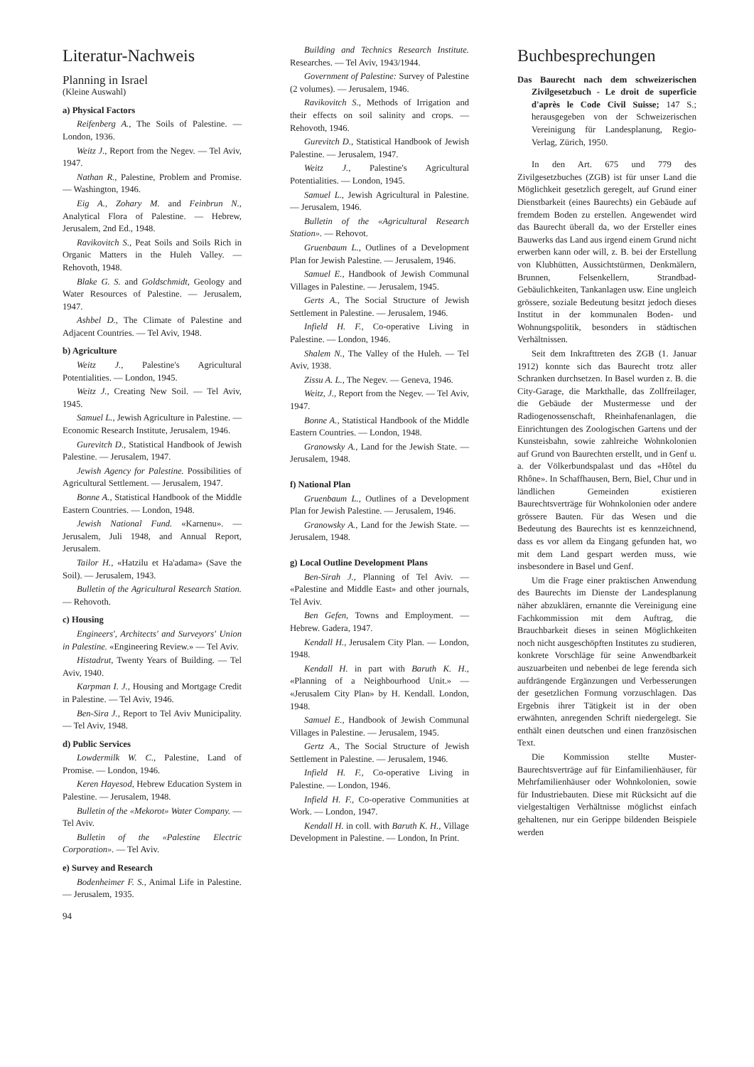Literatur-Nachweis
Planning in Israel
(Kleine Auswahl)
a) Physical Factors
Reifenberg A., The Soils of Palestine. — London, 1936.
Weitz J., Report from the Negev. — Tel Aviv, 1947.
Nathan R., Palestine, Problem and Promise. — Washington, 1946.
Eig A., Zohary M. and Feinbrun N., Analytical Flora of Palestine. — Hebrew, Jerusalem, 2nd Ed., 1948.
Ravikovitch S., Peat Soils and Soils Rich in Organic Matters in the Huleh Valley. — Rehovoth, 1948.
Blake G. S. and Goldschmidt, Geology and Water Resources of Palestine. — Jerusalem, 1947.
Ashbel D., The Climate of Palestine and Adjacent Countries. — Tel Aviv, 1948.
b) Agriculture
Weitz J., Palestine's Agricultural Potentialities. — London, 1945.
Weitz J., Creating New Soil. — Tel Aviv, 1945.
Samuel L., Jewish Agriculture in Palestine. — Economic Research Institute, Jerusalem, 1946.
Gurevitch D., Statistical Handbook of Jewish Palestine. — Jerusalem, 1947.
Jewish Agency for Palestine. Possibilities of Agricultural Settlement. — Jerusalem, 1947.
Bonne A., Statistical Handbook of the Middle Eastern Countries. — London, 1948.
Jewish National Fund. «Karnenu». — Jerusalem, Juli 1948, and Annual Report, Jerusalem.
Tailor H., «Hatzilu et Ha'adama» (Save the Soil). — Jerusalem, 1943.
Bulletin of the Agricultural Research Station. — Rehovoth.
c) Housing
Engineers', Architects' and Surveyors' Union in Palestine. «Engineering Review.» — Tel Aviv.
Histadrut, Twenty Years of Building. — Tel Aviv, 1940.
Karpman I. J., Housing and Mortgage Credit in Palestine. — Tel Aviv, 1946.
Ben-Sira J., Report to Tel Aviv Municipality. — Tel Aviv, 1948.
d) Public Services
Lowdermilk W. C., Palestine, Land of Promise. — London, 1946.
Keren Hayesod, Hebrew Education System in Palestine. — Jerusalem, 1948.
Bulletin of the «Mekorot» Water Company. — Tel Aviv.
Bulletin of the «Palestine Electric Corporation». — Tel Aviv.
e) Survey and Research
Bodenheimer F. S., Animal Life in Palestine. — Jerusalem, 1935.
94
Building and Technics Research Institute. Researches. — Tel Aviv, 1943/1944.
Government of Palestine: Survey of Palestine (2 volumes). — Jerusalem, 1946.
Ravikovitch S., Methods of Irrigation and their effects on soil salinity and crops. — Rehovoth, 1946.
Gurevitch D., Statistical Handbook of Jewish Palestine. — Jerusalem, 1947.
Weitz J., Palestine's Agricultural Potentialities. — London, 1945.
Samuel L., Jewish Agricultural in Palestine. — Jerusalem, 1946.
Bulletin of the «Agricultural Research Station». — Rehovot.
Gruenbaum L., Outlines of a Development Plan for Jewish Palestine. — Jerusalem, 1946.
Samuel E., Handbook of Jewish Communal Villages in Palestine. — Jerusalem, 1945.
Gerts A., The Social Structure of Jewish Settlement in Palestine. — Jerusalem, 1946.
Infield H. F., Co-operative Living in Palestine. — London, 1946.
Shalem N., The Valley of the Huleh. — Tel Aviv, 1938.
Zissu A. L., The Negev. — Geneva, 1946.
Weitz, J., Report from the Negev. — Tel Aviv, 1947.
Bonne A., Statistical Handbook of the Middle Eastern Countries. — London, 1948.
Granowsky A., Land for the Jewish State. — Jerusalem, 1948.
f) National Plan
Gruenbaum L., Outlines of a Development Plan for Jewish Palestine. — Jerusalem, 1946.
Granowsky A., Land for the Jewish State. — Jerusalem, 1948.
g) Local Outline Development Plans
Ben-Sirah J., Planning of Tel Aviv. — «Palestine and Middle East» and other journals, Tel Aviv.
Ben Gefen, Towns and Employment. — Hebrew. Gadera, 1947.
Kendall H., Jerusalem City Plan. — London, 1948.
Kendall H. in part with Baruth K. H., «Planning of a Neighbourhood Unit.» — «Jerusalem City Plan» by H. Kendall. London, 1948.
Samuel E., Handbook of Jewish Communal Villages in Palestine. — Jerusalem, 1945.
Gertz A., The Social Structure of Jewish Settlement in Palestine. — Jerusalem, 1946.
Infield H. F., Co-operative Living in Palestine. — London, 1946.
Infield H. F., Co-operative Communities at Work. — London, 1947.
Kendall H. in coll. with Baruth K. H., Village Development in Palestine. — London, In Print.
Buchbesprechungen
Das Baurecht nach dem schweizerischen Zivilgesetzbuch - Le droit de superficie d'après le Code Civil Suisse; 147 S.; herausgegeben von der Schweizerischen Vereinigung für Landesplanung, Regio-Verlag, Zürich, 1950.
In den Art. 675 und 779 des Zivilgesetzbuches (ZGB) ist für unser Land die Möglichkeit gesetzlich geregelt, auf Grund einer Dienstbarkeit (eines Baurechts) ein Gebäude auf fremdem Boden zu erstellen. Angewendet wird das Baurecht überall da, wo der Ersteller eines Bauwerks das Land aus irgend einem Grund nicht erwerben kann oder will, z. B. bei der Erstellung von Klubhütten, Aussichtstürmen, Denkmälern, Brunnen, Felsenkellern, Strandbad-Gebäulichkeiten, Tankanlagen usw. Eine ungleich grössere, soziale Bedeutung besitzt jedoch dieses Institut in der kommunalen Boden- und Wohnungspolitik, besonders in städtischen Verhältnissen.
Seit dem Inkrafttreten des ZGB (1. Januar 1912) konnte sich das Baurecht trotz aller Schranken durchsetzen. In Basel wurden z. B. die City-Garage, die Markthalle, das Zollfreilager, die Gebäude der Mustermesse und der Radiogenossenschaft, Rheinhafenanlagen, die Einrichtungen des Zoologischen Gartens und der Kunsteisbahn, sowie zahlreiche Wohnkolonien auf Grund von Baurechten erstellt, und in Genf u. a. der Völkerbundspalast und das «Hôtel du Rhône». In Schaffhausen, Bern, Biel, Chur und in ländlichen Gemeinden existieren Baurechtsverträge für Wohnkolonien oder andere grössere Bauten. Für das Wesen und die Bedeutung des Baurechts ist es kennzeichnend, dass es vor allem da Eingang gefunden hat, wo mit dem Land gespart werden muss, wie insbesondere in Basel und Genf.
Um die Frage einer praktischen Anwendung des Baurechts im Dienste der Landesplanung näher abzuklären, ernannte die Vereinigung eine Fachkommission mit dem Auftrag, die Brauchbarkeit dieses in seinen Möglichkeiten noch nicht ausgeschöpften Institutes zu studieren, konkrete Vorschläge für seine Anwendbarkeit auszuarbeiten und nebenbei de lege ferenda sich aufdrängende Ergänzungen und Verbesserungen der gesetzlichen Formung vorzuschlagen. Das Ergebnis ihrer Tätigkeit ist in der oben erwähnten, anregenden Schrift niedergelegt. Sie enthält einen deutschen und einen französischen Text.
Die Kommission stellte Muster-Baurechtsverträge auf für Einfamilienhäuser, für Mehrfamilienhäuser oder Wohnkolonien, sowie für Industriebauten. Diese mit Rücksicht auf die vielgestaltigen Verhältnisse möglichst einfach gehaltenen, nur ein Gerippe bildenden Beispiele werden